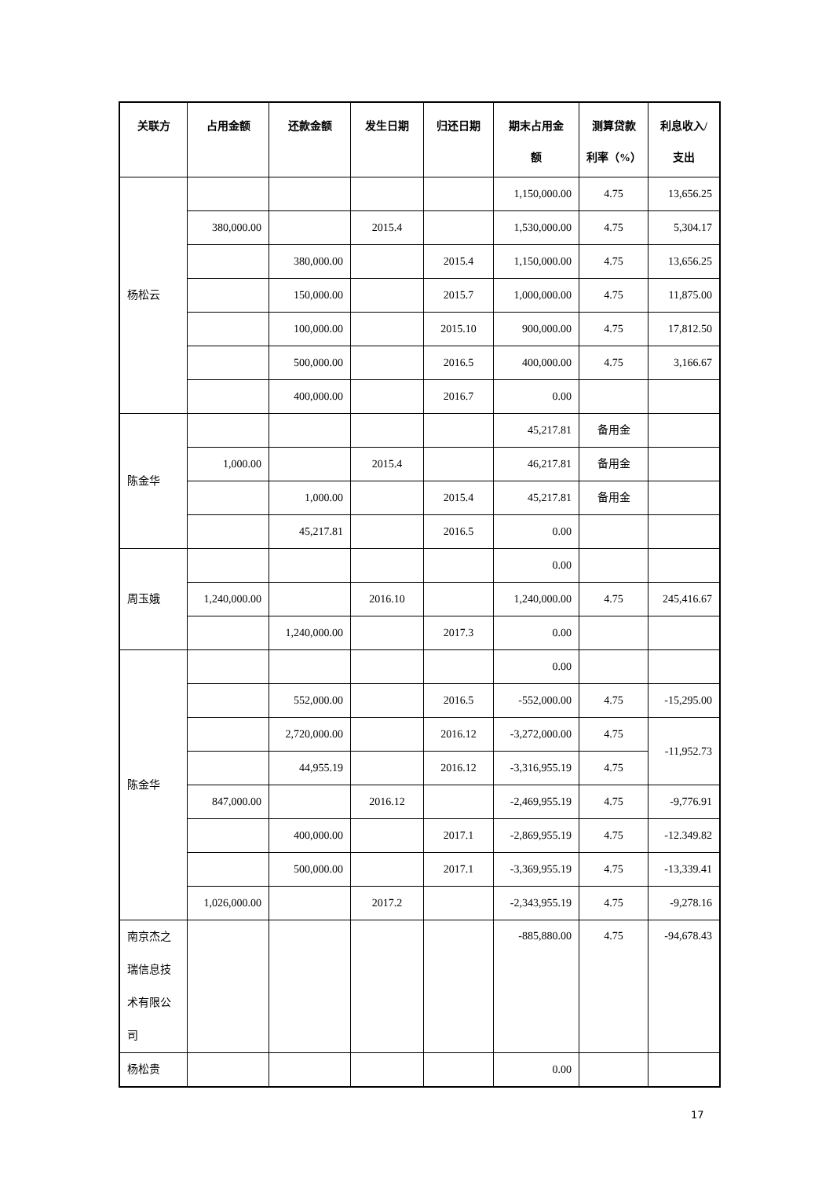| 关联方 | 占用金额 | 还款金额 | 发生日期 | 归还日期 | 期末占用金 额 | 测算贷款 利率（%） | 利息收入/ 支出 |
| --- | --- | --- | --- | --- | --- | --- | --- |
| 杨松云 | | | | | 1,150,000.00 | 4.75 | 13,656.25 |
| | 380,000.00 | | 2015.4 | | 1,530,000.00 | 4.75 | 5,304.17 |
| | | 380,000.00 | | 2015.4 | 1,150,000.00 | 4.75 | 13,656.25 |
| | | 150,000.00 | | 2015.7 | 1,000,000.00 | 4.75 | 11,875.00 |
| | | 100,000.00 | | 2015.10 | 900,000.00 | 4.75 | 17,812.50 |
| | | 500,000.00 | | 2016.5 | 400,000.00 | 4.75 | 3,166.67 |
| | | 400,000.00 | | 2016.7 | 0.00 | | |
| 陈金华 | | | | | 45,217.81 | 备用金 | |
| | 1,000.00 | | 2015.4 | | 46,217.81 | 备用金 | |
| | | 1,000.00 | | 2015.4 | 45,217.81 | 备用金 | |
| | | 45,217.81 | | 2016.5 | 0.00 | | |
| 周玉娥 | | | | | 0.00 | | |
| | 1,240,000.00 | | 2016.10 | | 1,240,000.00 | 4.75 | 245,416.67 |
| | | 1,240,000.00 | | 2017.3 | 0.00 | | |
| 陈金华 | | | | | 0.00 | | |
| | | 552,000.00 | | 2016.5 | -552,000.00 | 4.75 | -15,295.00 |
| | | 2,720,000.00 | | 2016.12 | -3,272,000.00 | 4.75 | -11,952.73 |
| | | 44,955.19 | | 2016.12 | -3,316,955.19 | 4.75 | |
| | 847,000.00 | | 2016.12 | | -2,469,955.19 | 4.75 | -9,776.91 |
| | | 400,000.00 | | 2017.1 | -2,869,955.19 | 4.75 | -12.349.82 |
| | | 500,000.00 | | 2017.1 | -3,369,955.19 | 4.75 | -13,339.41 |
| | 1,026,000.00 | | 2017.2 | | -2,343,955.19 | 4.75 | -9,278.16 |
| 南京杰之瑞信息技术有限公司 | | | | | -885,880.00 | 4.75 | -94,678.43 |
| 杨松贵 | | | | | 0.00 | | |
17